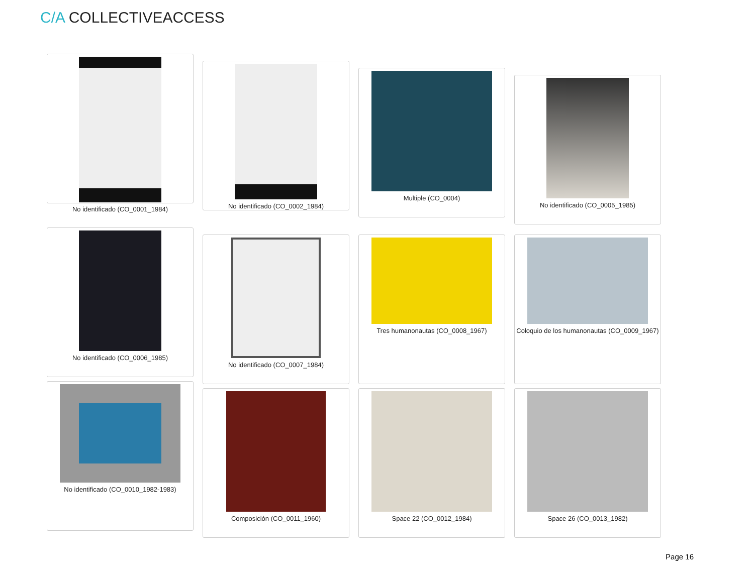C/A COLLECTIVEACCESS
No identificado (CO_0001_1984)
No identificado (CO_0002_1984)
Multiple (CO_0004)
No identificado (CO_0005_1985)
No identificado (CO_0006_1985)
No identificado (CO_0007_1984) Tres humanonautas (CO_0008_1967) Coloquio de los humanonautas (CO_0009_1967)
No identificado (CO_0010_1982-1983)
Composición (CO_0011_1960) Space 22 (CO_0012_1984) Space 26 (CO_0013_1982)
Page 16